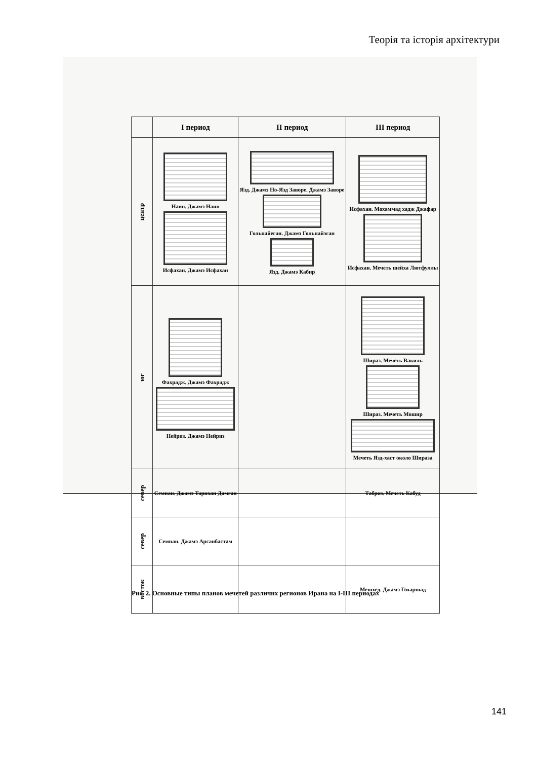Теорія та історія архітектури
| | I период | II период | III период |
| --- | --- | --- | --- |
| центр | Наин. Джамэ Наин Исфахан. Джамэ Исфахан | Язд. Джамэ Но-Язд Заворе. Джамэ Заворе Гольпайеган. Джамэ Гольпайэган Язд. Джамэ Кабир | Исфахан. Мохаммад хадж Джафар Исфахан. Мечеть шейха Лютфуллы |
| юг | Фахрадж. Джамэ Фахрадж Нейриз. Джамэ Нейриз | | Шираз. Мечеть Вакиль Шираз. Мечеть Мошир Мечеть Язд-хаст около Шираза |
| север | Семнан. Джамэ Тарихан Дамган | | Табриз. Мечеть Кабуд |
| север | Семнан. Джамэ Арсанбастам | | |
| восток | | | Мешхед. Джамэ Гохаршад |
Рис. 2. Основные типы планов мечетей различнх регионов Ирана на I-III периодах
141